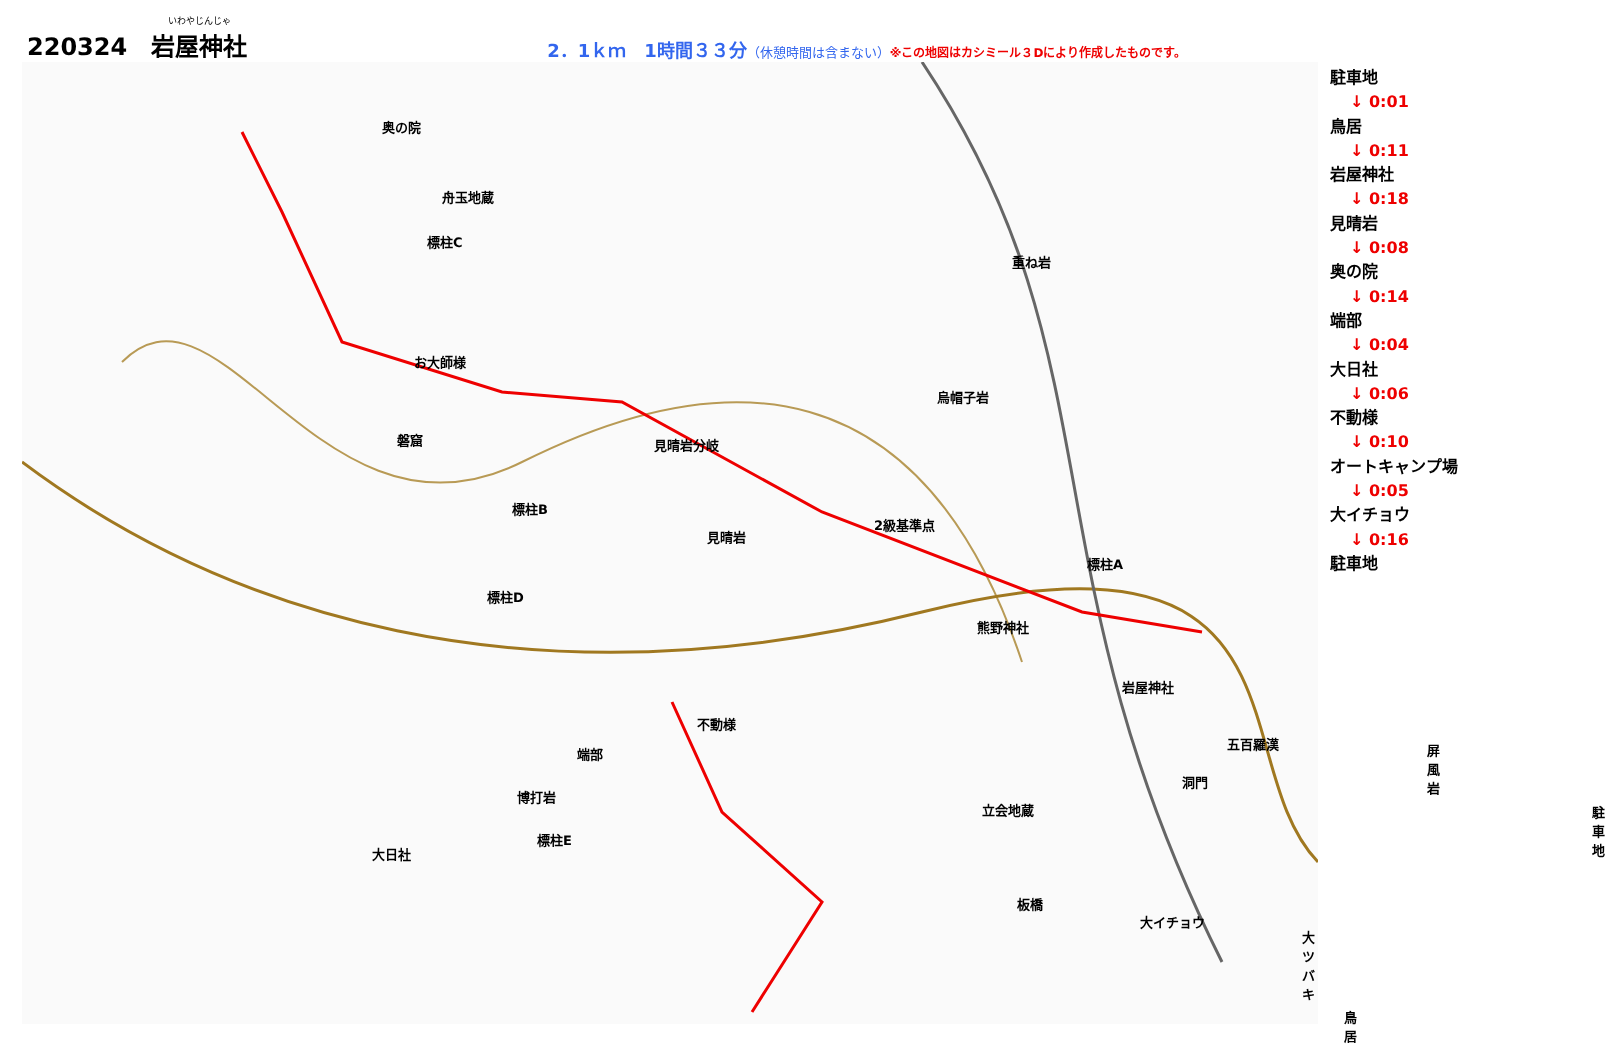220324　いわやじんじゃ 岩屋神社
2．1ｋｍ　1時間３３分（休憩時間は含まない）※この地図はカシミール３Dにより作成したものです。
奥の院
舟玉地蔵
標柱C
重ね岩
お大師様
烏帽子岩
磐窟 見晴岩分岐
標柱B
見晴岩
2級基準点
標柱A
標柱D
熊野神社
岩屋神社
不動様
端部
五百羅漢 屏風岩
博打岩
洞門
立会地蔵 駐車地
標柱E
大日社
板橋
大イチョウ
大ツバキ
鳥居
駐車地
↓ 0:01
鳥居
↓ 0:11
岩屋神社
↓ 0:18
見晴岩
↓ 0:08
奥の院
↓ 0:14
端部
↓ 0:04
大日社
↓ 0:06
不動様
↓ 0:10
オートキャンプ場
↓ 0:05
大イチョウ
↓ 0:16
駐車地